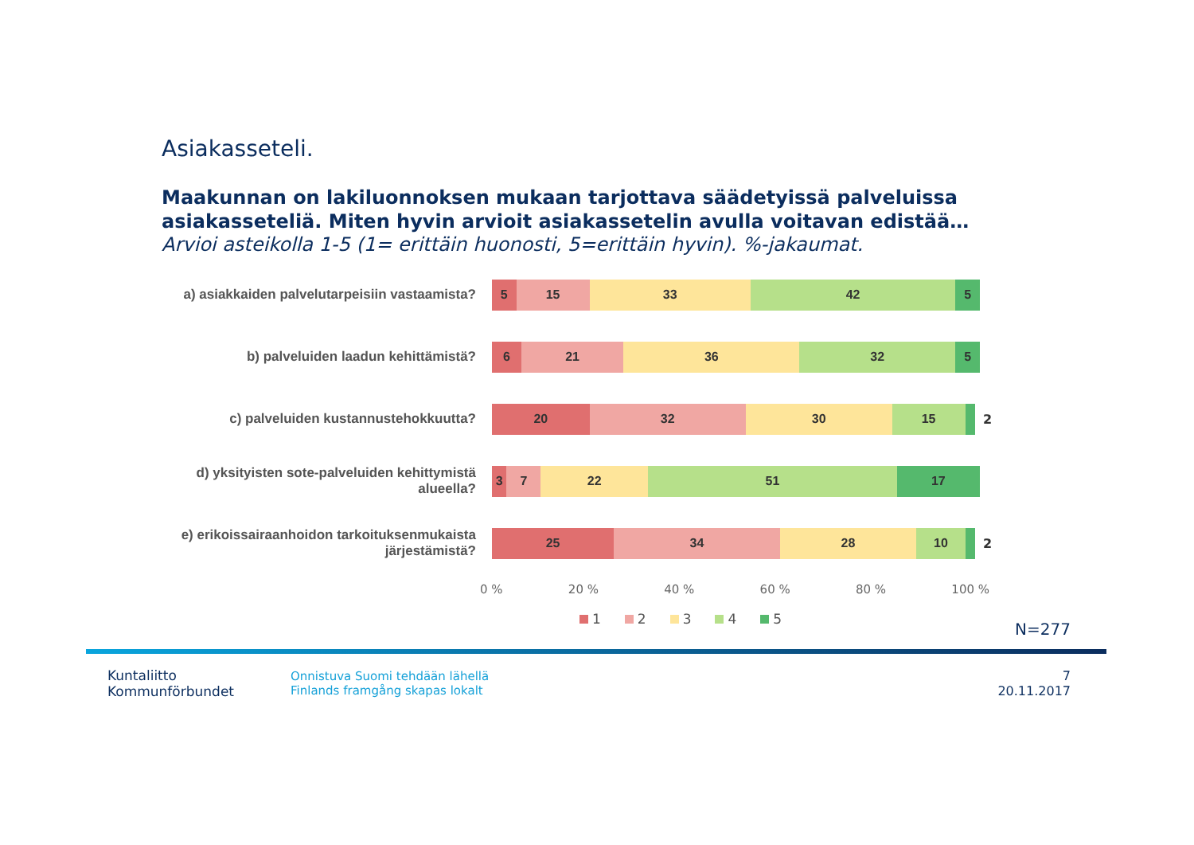Asiakasseteli.
Maakunnan on lakiluonnoksen mukaan tarjottava säädetyissä palveluissa asiakasseteliä. Miten hyvin arvioit asiakassetelin avulla voitavan edistää…
Arvioi asteikolla 1-5 (1= erittäin huonosti, 5=erittäin hyvin). %-jakaumat.
a) asiakkaiden palvelutarpeisiin vastaamista?
5 15 33 42 5
b) palveluiden laadun kehittämistä?
6 21 36 32 5
c) palveluiden kustannustehokkuutta?
20 32 30 15
2
d) yksityisten sote-palveluiden kehittymistä alueella?
3 7 22 51 17
e) erikoissairaanhoidon tarkoituksenmukaista järjestämistä?
25 34 28 10
2
0 % 20 % 40 % 60 % 80 % 100 %
1 2 3 4 5
N=277
Kuntaliitto
Kommunförbundet
Onnistuva Suomi tehdään lähellä
Finlands framgång skapas lokalt
7
20.11.2017